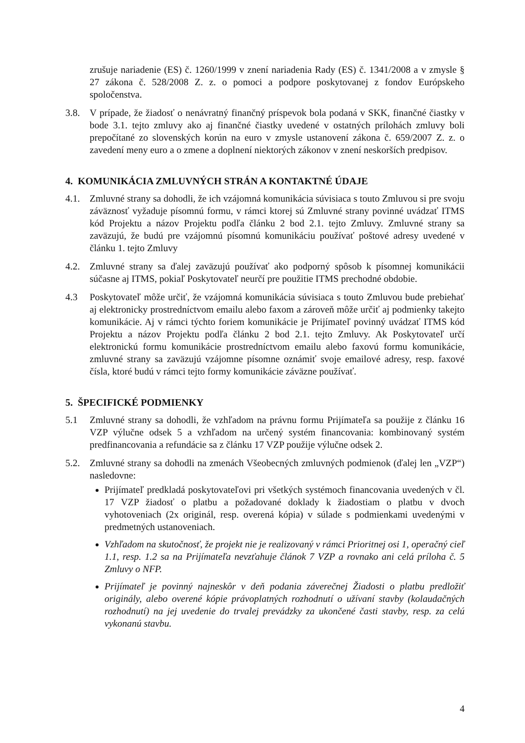zrušuje nariadenie (ES) č. 1260/1999 v znení nariadenia Rady (ES) č. 1341/2008 a v zmysle § 27 zákona č. 528/2008 Z. z. o pomoci a podpore poskytovanej z fondov Európskeho spoločenstva.
3.8. V prípade, že žiadosť o nenávratný finančný príspevok bola podaná v SKK, finančné čiastky v bode 3.1. tejto zmluvy ako aj finančné čiastky uvedené v ostatných prílohách zmluvy boli prepočítané zo slovenských korún na euro v zmysle ustanovení zákona č. 659/2007 Z. z. o zavedení meny euro a o zmene a doplnení niektorých zákonov v znení neskorších predpisov.
4. KOMUNIKÁCIA ZMLUVNÝCH STRÁN A KONTAKTNÉ ÚDAJE
4.1. Zmluvné strany sa dohodli, že ich vzájomná komunikácia súvisiaca s touto Zmluvou si pre svoju záväznosť vyžaduje písomnú formu, v rámci ktorej sú Zmluvné strany povinné uvádzať ITMS kód Projektu a názov Projektu podľa článku 2 bod 2.1. tejto Zmluvy. Zmluvné strany sa zaväzujú, že budú pre vzájomnú písomnú komunikáciu používať poštové adresy uvedené v článku 1. tejto Zmluvy
4.2. Zmluvné strany sa ďalej zaväzujú používať ako podporný spôsob k písomnej komunikácii súčasne aj ITMS, pokiaľ Poskytovateľ neurčí pre použitie ITMS prechodné obdobie.
4.3 Poskytovateľ môže určiť, že vzájomná komunikácia súvisiaca s touto Zmluvou bude prebiehať aj elektronicky prostredníctvom emailu alebo faxom a zároveň môže určiť aj podmienky takejto komunikácie. Aj v rámci týchto foriem komunikácie je Prijímateľ povinný uvádzať ITMS kód Projektu a názov Projektu podľa článku 2 bod 2.1. tejto Zmluvy. Ak Poskytovateľ určí elektronickú formu komunikácie prostredníctvom emailu alebo faxovú formu komunikácie, zmluvné strany sa zaväzujú vzájomne písomne oznámiť svoje emailové adresy, resp. faxové čísla, ktoré budú v rámci tejto formy komunikácie záväzne používať.
5. ŠPECIFICKÉ PODMIENKY
5.1 Zmluvné strany sa dohodli, že vzhľadom na právnu formu Prijímateľa sa použije z článku 16 VZP výlučne odsek 5 a vzhľadom na určený systém financovania: kombinovaný systém predfinancovania a refundácie sa z článku 17 VZP použije výlučne odsek 2.
5.2. Zmluvné strany sa dohodli na zmenách Všeobecných zmluvných podmienok (ďalej len „VZP“) nasledovne:
Prijímateľ predkladá poskytovateľovi pri všetkých systémoch financovania uvedených v čl. 17 VZP žiadosť o platbu a požadované doklady k žiadostiam o platbu v dvoch vyhotoveniach (2x originál, resp. overená kópia) v súlade s podmienkami uvedenými v predmetných ustanoveniach.
Vzhľadom na skutočnosť, že projekt nie je realizovaný v rámci Prioritnej osi 1, operačný cieľ 1.1, resp. 1.2 sa na Prijímateľa nevzťahuje článok 7 VZP a rovnako ani celá príloha č. 5 Zmluvy o NFP.
Prijímateľ je povinný najneskôr v deň podania záverečnej Žiadosti o platbu predložiť originály, alebo overené kópie právoplatných rozhodnutí o užívaní stavby (kolaudačných rozhodnutí) na jej uvedenie do trvalej prevádzky za ukončené časti stavby, resp. za celú vykonanú stavbu.
4